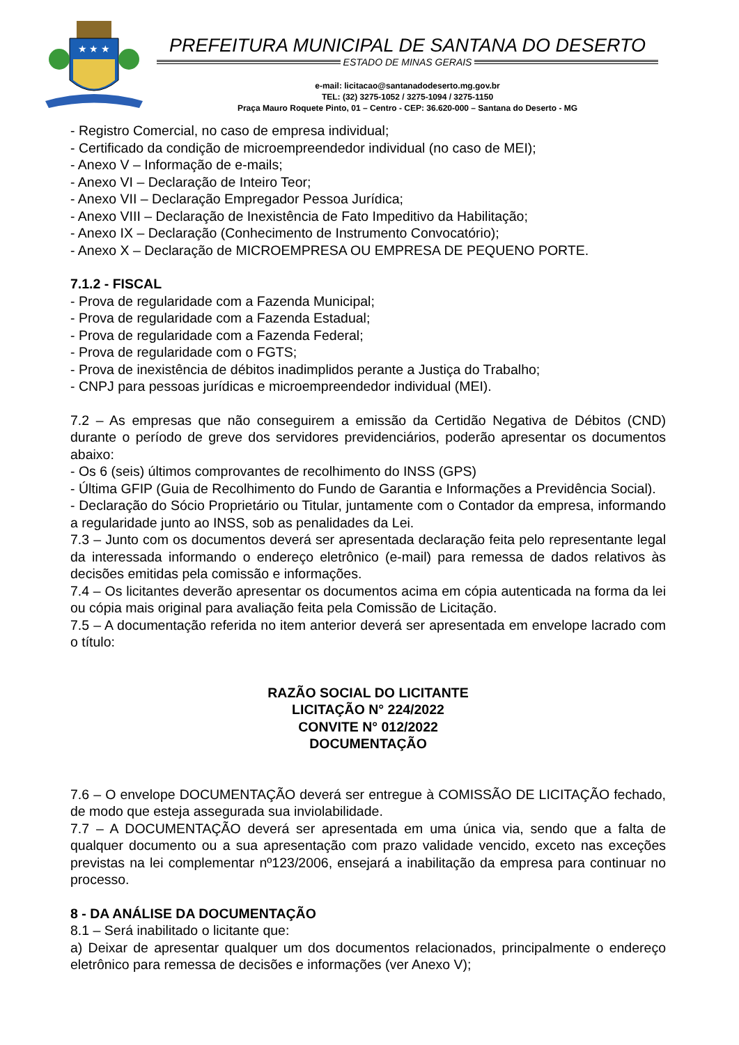★ ★ ★
PREFEITURA MUNICIPAL DE SANTANA DO DESERTO
ESTADO DE MINAS GERAIS
e-mail: licitacao@santanadodeserto.mg.gov.br
TEL: (32) 3275-1052 / 3275-1094 / 3275-1150
Praça Mauro Roquete Pinto, 01 – Centro - CEP: 36.620-000 – Santana do Deserto - MG
- Registro Comercial, no caso de empresa individual;
- Certificado da condição de microempreendedor individual (no caso de MEI);
- Anexo V – Informação de e-mails;
- Anexo VI – Declaração de Inteiro Teor;
- Anexo VII – Declaração Empregador Pessoa Jurídica;
- Anexo VIII – Declaração de Inexistência de Fato Impeditivo da Habilitação;
- Anexo IX – Declaração (Conhecimento de Instrumento Convocatório);
- Anexo X – Declaração de MICROEMPRESA OU EMPRESA DE PEQUENO PORTE.
7.1.2 - FISCAL
- Prova de regularidade com a Fazenda Municipal;
- Prova de regularidade com a Fazenda Estadual;
- Prova de regularidade com a Fazenda Federal;
- Prova de regularidade com o FGTS;
- Prova de inexistência de débitos inadimplidos perante a Justiça do Trabalho;
- CNPJ para pessoas jurídicas e microempreendedor individual (MEI).
7.2 – As empresas que não conseguirem a emissão da Certidão Negativa de Débitos (CND) durante o período de greve dos servidores previdenciários, poderão apresentar os documentos abaixo:
- Os 6 (seis) últimos comprovantes de recolhimento do INSS (GPS)
- Última GFIP (Guia de Recolhimento do Fundo de Garantia e Informações a Previdência Social).
- Declaração do Sócio Proprietário ou Titular, juntamente com o Contador da empresa, informando a regularidade junto ao INSS, sob as penalidades da Lei.
7.3 – Junto com os documentos deverá ser apresentada declaração feita pelo representante legal da interessada informando o endereço eletrônico (e-mail) para remessa de dados relativos às decisões emitidas pela comissão e informações.
7.4 – Os licitantes deverão apresentar os documentos acima em cópia autenticada na forma da lei ou cópia mais original para avaliação feita pela Comissão de Licitação.
7.5 – A documentação referida no item anterior deverá ser apresentada em envelope lacrado com o título:
RAZÃO SOCIAL DO LICITANTE
LICITAÇÃO N° 224/2022
CONVITE N° 012/2022
DOCUMENTAÇÃO
7.6 – O envelope DOCUMENTAÇÃO deverá ser entregue à COMISSÃO DE LICITAÇÃO fechado, de modo que esteja assegurada sua inviolabilidade.
7.7 – A DOCUMENTAÇÃO deverá ser apresentada em uma única via, sendo que a falta de qualquer documento ou a sua apresentação com prazo validade vencido, exceto nas exceções previstas na lei complementar nº123/2006, ensejará a inabilitação da empresa para continuar no processo.
8 - DA ANÁLISE DA DOCUMENTAÇÃO
8.1 – Será inabilitado o licitante que:
a) Deixar de apresentar qualquer um dos documentos relacionados, principalmente o endereço eletrônico para remessa de decisões e informações (ver Anexo V);